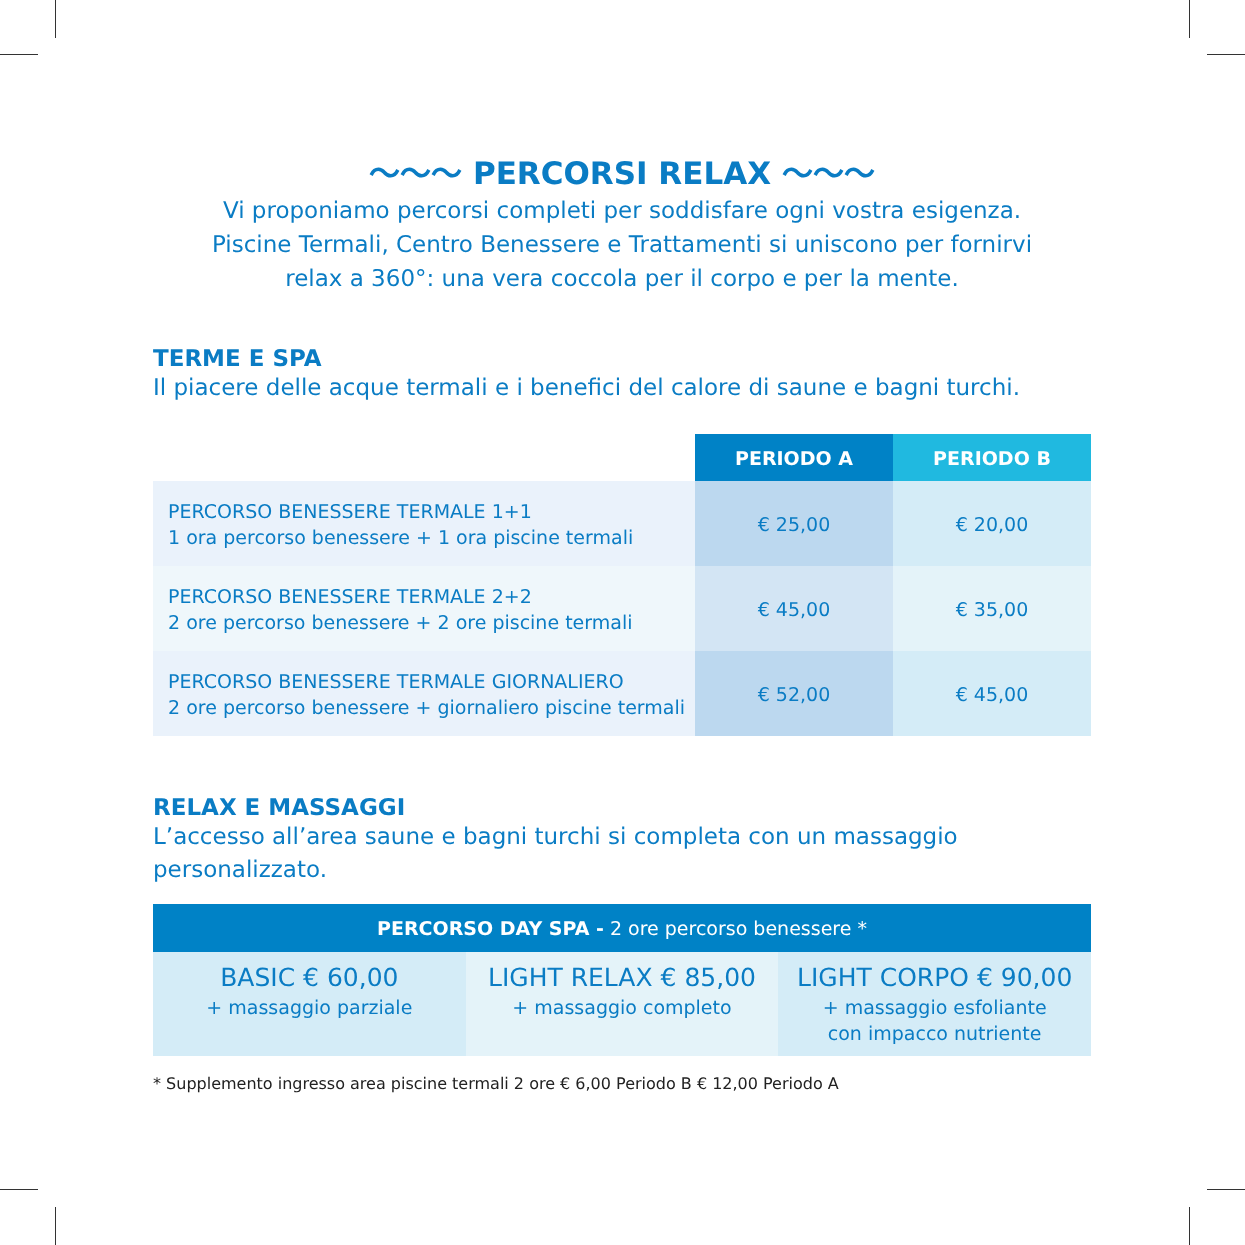～～～ PERCORSI RELAX ～～～
Vi proponiamo percorsi completi per soddisfare ogni vostra esigenza.
Piscine Termali, Centro Benessere e Trattamenti si uniscono per fornirvi
relax a 360°: una vera coccola per il corpo e per la mente.
TERME E SPA
Il piacere delle acque termali e i benefici del calore di saune e bagni turchi.
| | PERIODO A | PERIODO B |
| --- | --- | --- |
| PERCORSO BENESSERE TERMALE 1+1 1 ora percorso benessere + 1 ora piscine termali | € 25,00 | € 20,00 |
| PERCORSO BENESSERE TERMALE 2+2 2 ore percorso benessere + 2 ore piscine termali | € 45,00 | € 35,00 |
| PERCORSO BENESSERE TERMALE GIORNALIERO 2 ore percorso benessere + giornaliero piscine termali | € 52,00 | € 45,00 |
RELAX E MASSAGGI
L’accesso all’area saune e bagni turchi si completa con un massaggio personalizzato.
| PERCORSO DAY SPA - 2 ore percorso benessere * | | |
| --- | --- | --- |
| BASIC € 60,00 + massaggio parziale | LIGHT RELAX € 85,00 + massaggio completo | LIGHT CORPO € 90,00 + massaggio esfoliante con impacco nutriente |
* Supplemento ingresso area piscine termali 2 ore € 6,00 Periodo B € 12,00 Periodo A